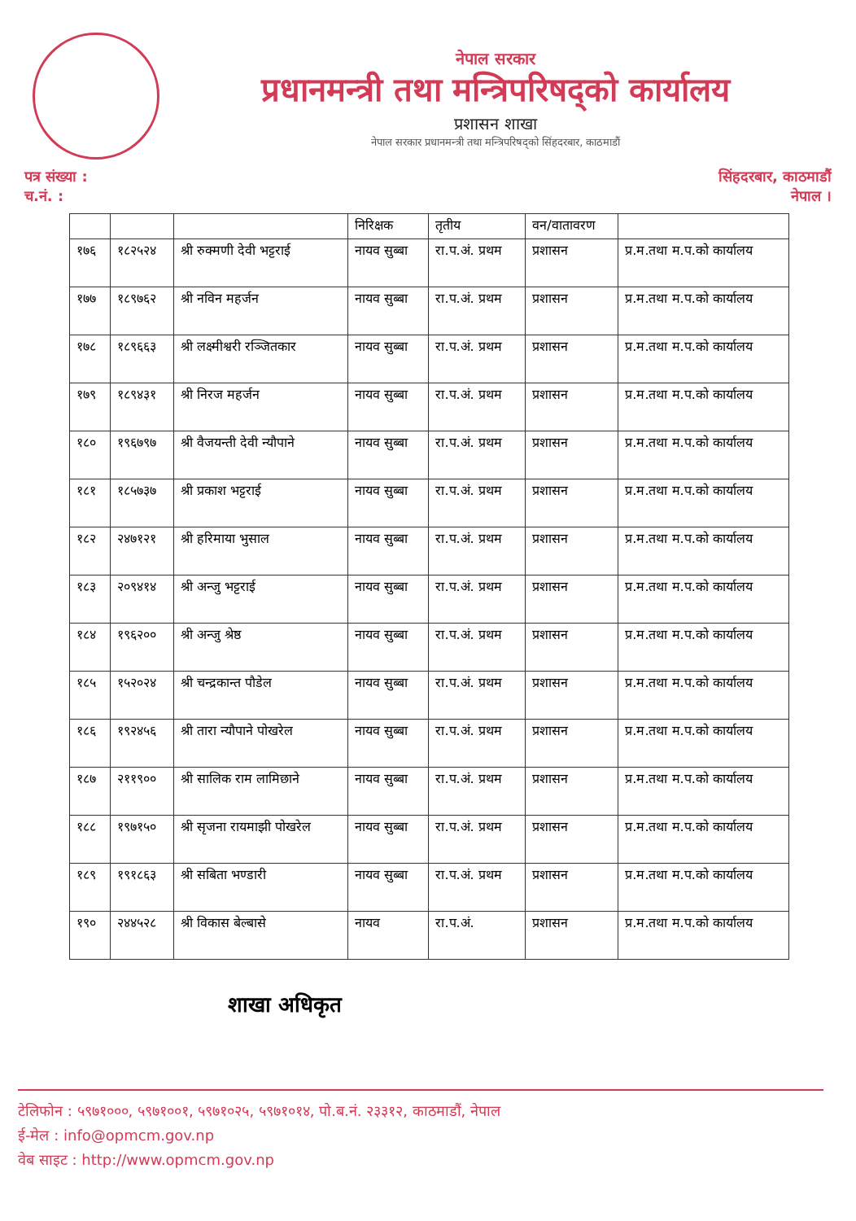नेपाल सरकार
प्रधानमन्त्री तथा मन्त्रिपरिषद्को कार्यालय
प्रशासन शाखा
नेपाल सरकार प्रधानमन्त्री तथा मन्त्रिपरिषद्को सिंहदरबार, काठमाडौं
पत्र संख्या :
च.नं. :
सिंहदरबार, काठमाडौं
नेपाल ।
| | | | निरिक्षक | तृतीय | वन/वातावरण | |
| १७६ | १८२५२४ | श्री रुक्मणी देवी भट्टराई | नायव सुब्बा | रा.प.अं. प्रथम | प्रशासन | प्र.म.तथा म.प.को कार्यालय |
| १७७ | १८९७६२ | श्री नविन महर्जन | नायव सुब्बा | रा.प.अं. प्रथम | प्रशासन | प्र.म.तथा म.प.को कार्यालय |
| १७८ | १८९६६३ | श्री लक्ष्मीश्वरी रञ्जितकार | नायव सुब्बा | रा.प.अं. प्रथम | प्रशासन | प्र.म.तथा म.प.को कार्यालय |
| १७९ | १८९४३१ | श्री निरज महर्जन | नायव सुब्बा | रा.प.अं. प्रथम | प्रशासन | प्र.म.तथा म.प.को कार्यालय |
| १८० | १९६७९७ | श्री वैजयन्ती देवी न्यौपाने | नायव सुब्बा | रा.प.अं. प्रथम | प्रशासन | प्र.म.तथा म.प.को कार्यालय |
| १८१ | १८५७३७ | श्री प्रकाश भट्टराई | नायव सुब्बा | रा.प.अं. प्रथम | प्रशासन | प्र.म.तथा म.प.को कार्यालय |
| १८२ | २४७१२१ | श्री हरिमाया भुसाल | नायव सुब्बा | रा.प.अं. प्रथम | प्रशासन | प्र.म.तथा म.प.को कार्यालय |
| १८३ | २०९४१४ | श्री अन्जु भट्टराई | नायव सुब्बा | रा.प.अं. प्रथम | प्रशासन | प्र.म.तथा म.प.को कार्यालय |
| १८४ | १९६२०० | श्री अन्जु श्रेष्ठ | नायव सुब्बा | रा.प.अं. प्रथम | प्रशासन | प्र.म.तथा म.प.को कार्यालय |
| १८५ | १५२०२४ | श्री चन्द्रकान्त पौडेल | नायव सुब्बा | रा.प.अं. प्रथम | प्रशासन | प्र.म.तथा म.प.को कार्यालय |
| १८६ | १९२४५६ | श्री तारा न्यौपाने पोखरेल | नायव सुब्बा | रा.प.अं. प्रथम | प्रशासन | प्र.म.तथा म.प.को कार्यालय |
| १८७ | २११९०० | श्री सालिक राम लामिछाने | नायव सुब्बा | रा.प.अं. प्रथम | प्रशासन | प्र.म.तथा म.प.को कार्यालय |
| १८८ | १९७१५० | श्री सृजना रायमाझी पोखरेल | नायव सुब्बा | रा.प.अं. प्रथम | प्रशासन | प्र.म.तथा म.प.को कार्यालय |
| १८९ | १९१८६३ | श्री सबिता भण्डारी | नायव सुब्बा | रा.प.अं. प्रथम | प्रशासन | प्र.म.तथा म.प.को कार्यालय |
| १९० | २४४५२८ | श्री विकास बेल्बासे | नायव | रा.प.अं. | प्रशासन | प्र.म.तथा म.प.को कार्यालय |
शाखा अधिकृत
टेलिफोन : ५९७१०००, ५९७१००१, ५९७१०२५, ५९७१०१४, पो.ब.नं. २३३१२, काठमाडौं, नेपाल
ई-मेल : info@opmcm.gov.np
वेब साइट : http://www.opmcm.gov.np